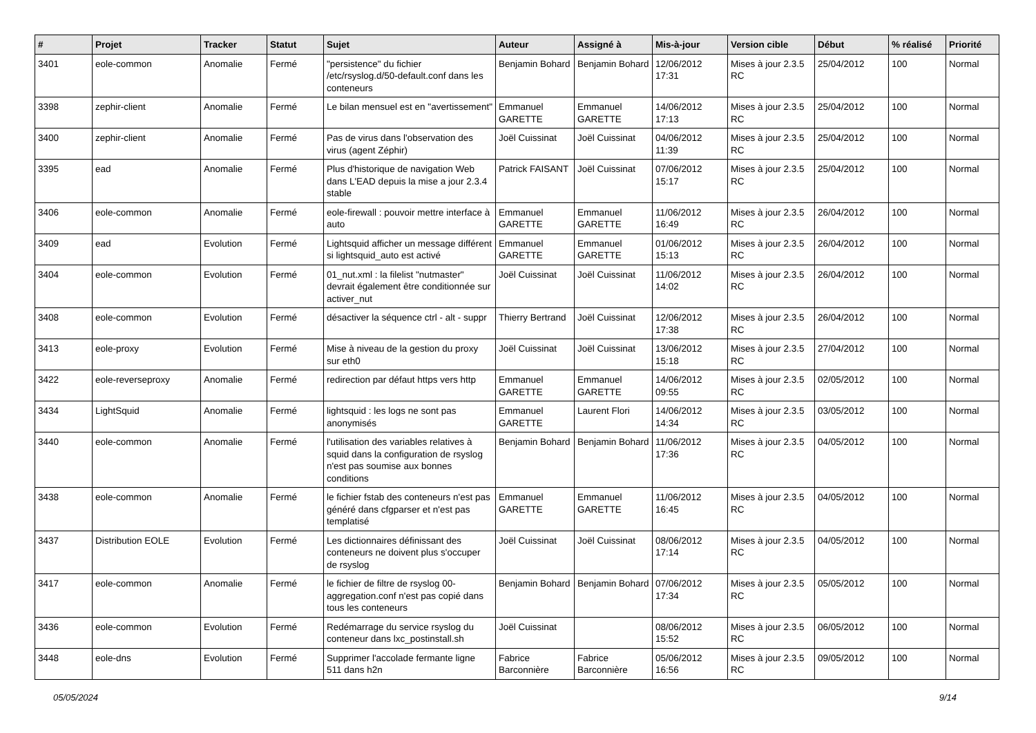| # | Projet | Tracker | Statut | Sujet | Auteur | Assigné à | Mis-à-jour | Version cible | Début | % réalisé | Priorité |
| --- | --- | --- | --- | --- | --- | --- | --- | --- | --- | --- | --- |
| 3401 | eole-common | Anomalie | Fermé | "persistence" du fichier /etc/rsyslog.d/50-default.conf dans les conteneurs | Benjamin Bohard | Benjamin Bohard | 12/06/2012 17:31 | Mises à jour 2.3.5 RC | 25/04/2012 | 100 | Normal |
| 3398 | zephir-client | Anomalie | Fermé | Le bilan mensuel est en "avertissement" | Emmanuel GARETTE | Emmanuel GARETTE | 14/06/2012 17:13 | Mises à jour 2.3.5 RC | 25/04/2012 | 100 | Normal |
| 3400 | zephir-client | Anomalie | Fermé | Pas de virus dans l'observation des virus (agent Zéphir) | Joël Cuissinat | Joël Cuissinat | 04/06/2012 11:39 | Mises à jour 2.3.5 RC | 25/04/2012 | 100 | Normal |
| 3395 | ead | Anomalie | Fermé | Plus d'historique de navigation Web dans L'EAD depuis la mise a jour 2.3.4 stable | Patrick FAISANT | Joël Cuissinat | 07/06/2012 15:17 | Mises à jour 2.3.5 RC | 25/04/2012 | 100 | Normal |
| 3406 | eole-common | Anomalie | Fermé | eole-firewall : pouvoir mettre interface à auto | Emmanuel GARETTE | Emmanuel GARETTE | 11/06/2012 16:49 | Mises à jour 2.3.5 RC | 26/04/2012 | 100 | Normal |
| 3409 | ead | Evolution | Fermé | Lightsquid afficher un message différent si lightsquid_auto est activé | Emmanuel GARETTE | Emmanuel GARETTE | 01/06/2012 15:13 | Mises à jour 2.3.5 RC | 26/04/2012 | 100 | Normal |
| 3404 | eole-common | Evolution | Fermé | 01_nut.xml : la filelist "nutmaster" devrait également être conditionnée sur activer_nut | Joël Cuissinat | Joël Cuissinat | 11/06/2012 14:02 | Mises à jour 2.3.5 RC | 26/04/2012 | 100 | Normal |
| 3408 | eole-common | Evolution | Fermé | désactiver la séquence ctrl - alt - suppr | Thierry Bertrand | Joël Cuissinat | 12/06/2012 17:38 | Mises à jour 2.3.5 RC | 26/04/2012 | 100 | Normal |
| 3413 | eole-proxy | Evolution | Fermé | Mise à niveau de la gestion du proxy sur eth0 | Joël Cuissinat | Joël Cuissinat | 13/06/2012 15:18 | Mises à jour 2.3.5 RC | 27/04/2012 | 100 | Normal |
| 3422 | eole-reverseproxy | Anomalie | Fermé | redirection par défaut https vers http | Emmanuel GARETTE | Emmanuel GARETTE | 14/06/2012 09:55 | Mises à jour 2.3.5 RC | 02/05/2012 | 100 | Normal |
| 3434 | LightSquid | Anomalie | Fermé | lightsquid : les logs ne sont pas anonymisés | Emmanuel GARETTE | Laurent Flori | 14/06/2012 14:34 | Mises à jour 2.3.5 RC | 03/05/2012 | 100 | Normal |
| 3440 | eole-common | Anomalie | Fermé | l'utilisation des variables relatives à squid dans la configuration de rsyslog n'est pas soumise aux bonnes conditions | Benjamin Bohard | Benjamin Bohard | 11/06/2012 17:36 | Mises à jour 2.3.5 RC | 04/05/2012 | 100 | Normal |
| 3438 | eole-common | Anomalie | Fermé | le fichier fstab des conteneurs n'est pas généré dans cfgparser et n'est pas templatisé | Emmanuel GARETTE | Emmanuel GARETTE | 11/06/2012 16:45 | Mises à jour 2.3.5 RC | 04/05/2012 | 100 | Normal |
| 3437 | Distribution EOLE | Evolution | Fermé | Les dictionnaires définissant des conteneurs ne doivent plus s'occuper de rsyslog | Joël Cuissinat | Joël Cuissinat | 08/06/2012 17:14 | Mises à jour 2.3.5 RC | 04/05/2012 | 100 | Normal |
| 3417 | eole-common | Anomalie | Fermé | le fichier de filtre de rsyslog 00-aggregation.conf n'est pas copié dans tous les conteneurs | Benjamin Bohard | Benjamin Bohard | 07/06/2012 17:34 | Mises à jour 2.3.5 RC | 05/05/2012 | 100 | Normal |
| 3436 | eole-common | Evolution | Fermé | Redémarrage du service rsyslog du conteneur dans lxc_postinstall.sh | Joël Cuissinat | | 08/06/2012 15:52 | Mises à jour 2.3.5 RC | 06/05/2012 | 100 | Normal |
| 3448 | eole-dns | Evolution | Fermé | Supprimer l'accolade fermante ligne 511 dans h2n | Fabrice Barconnière | Fabrice Barconnière | 05/06/2012 16:56 | Mises à jour 2.3.5 RC | 09/05/2012 | 100 | Normal |
05/05/2024 9/14